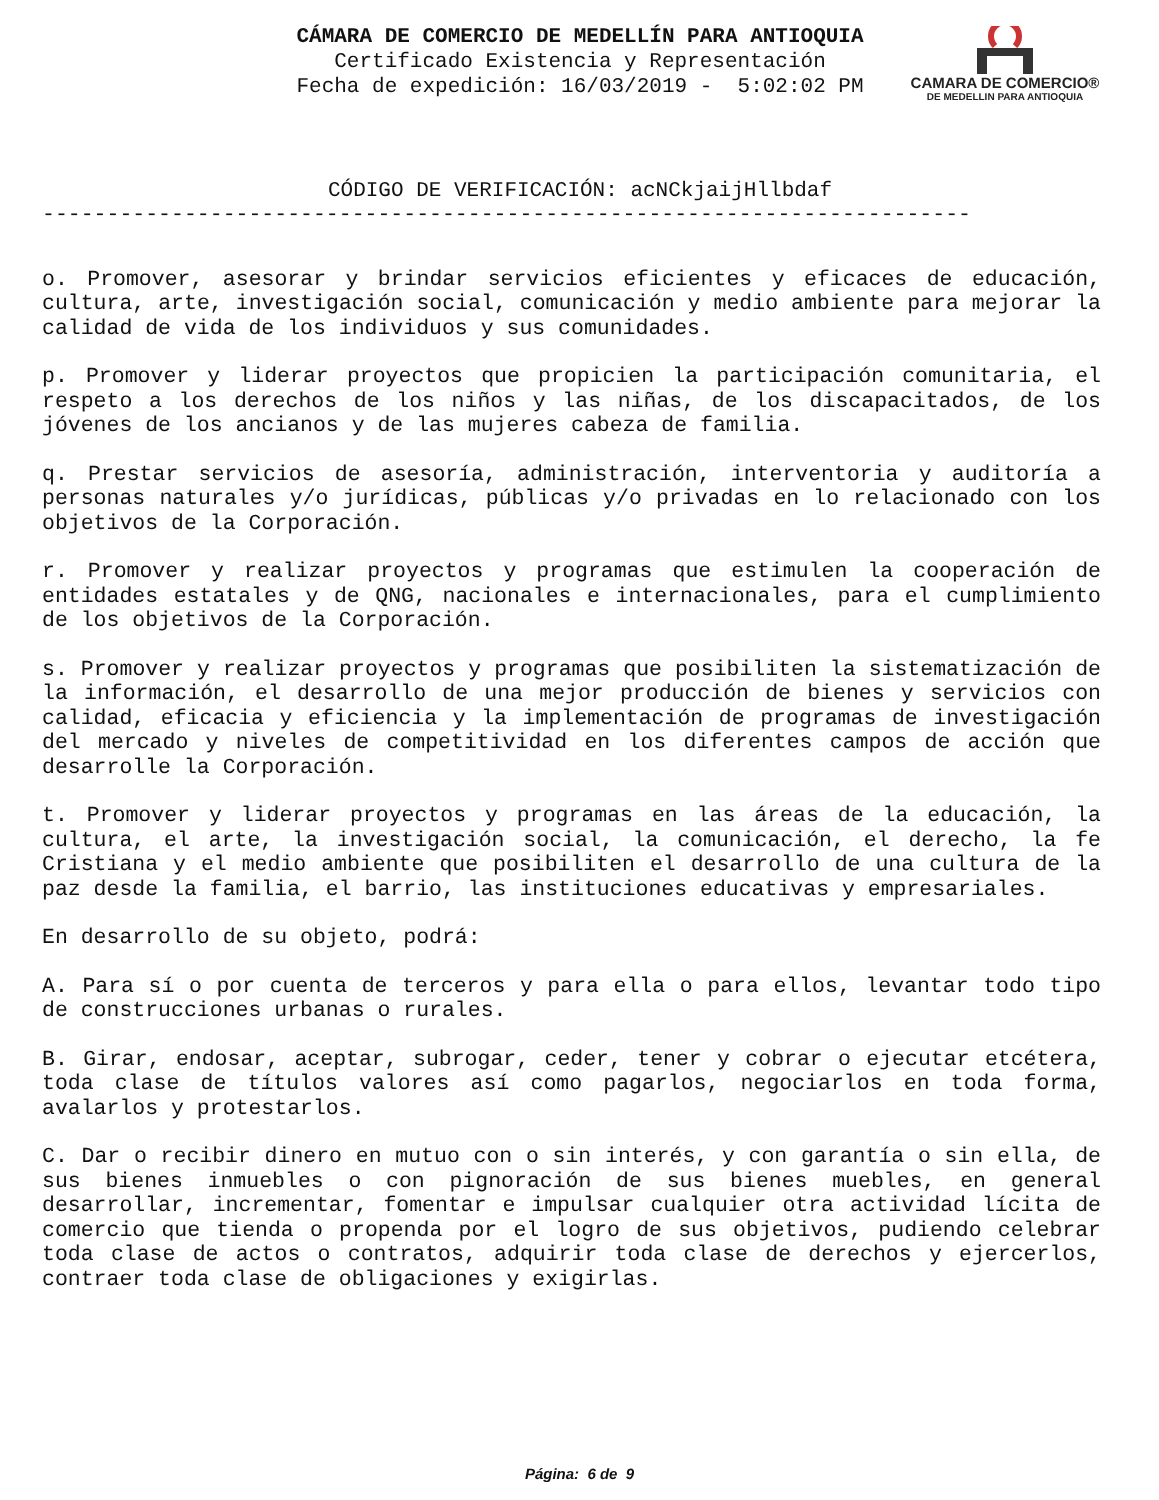CAMARA DE COMERCIO®
DE MEDELLIN PARA ANTIOQUIA
CÁMARA DE COMERCIO DE MEDELLÍN PARA ANTIOQUIA
Certificado Existencia y Representación
Fecha de expedición: 16/03/2019 - 5:02:02 PM
CÓDIGO DE VERIFICACIÓN: acNCkjaijHllbdaf
------------------------------------------------------------------------
o. Promover, asesorar y brindar servicios eficientes y eficaces de educación, cultura, arte, investigación social, comunicación y medio ambiente para mejorar la calidad de vida de los individuos y sus comunidades.
p. Promover y liderar proyectos que propicien la participación comunitaria, el respeto a los derechos de los niños y las niñas, de los discapacitados, de los jóvenes de los ancianos y de las mujeres cabeza de familia.
q. Prestar servicios de asesoría, administración, interventoria y auditoría a personas naturales y/o jurídicas, públicas y/o privadas en lo relacionado con los objetivos de la Corporación.
r. Promover y realizar proyectos y programas que estimulen la cooperación de entidades estatales y de QNG, nacionales e internacionales, para el cumplimiento de los objetivos de la Corporación.
s. Promover y realizar proyectos y programas que posibiliten la sistematización de la información, el desarrollo de una mejor producción de bienes y servicios con calidad, eficacia y eficiencia y la implementación de programas de investigación del mercado y niveles de competitividad en los diferentes campos de acción que desarrolle la Corporación.
t. Promover y liderar proyectos y programas en las áreas de la educación, la cultura, el arte, la investigación social, la comunicación, el derecho, la fe Cristiana y el medio ambiente que posibiliten el desarrollo de una cultura de la paz desde la familia, el barrio, las instituciones educativas y empresariales.
En desarrollo de su objeto, podrá:
A. Para sí o por cuenta de terceros y para ella o para ellos, levantar todo tipo de construcciones urbanas o rurales.
B. Girar, endosar, aceptar, subrogar, ceder, tener y cobrar o ejecutar etcétera, toda clase de títulos valores así como pagarlos, negociarlos en toda forma, avalarlos y protestarlos.
C. Dar o recibir dinero en mutuo con o sin interés, y con garantía o sin ella, de sus bienes inmuebles o con pignoración de sus bienes muebles, en general desarrollar, incrementar, fomentar e impulsar cualquier otra actividad lícita de comercio que tienda o propenda por el logro de sus objetivos, pudiendo celebrar toda clase de actos o contratos, adquirir toda clase de derechos y ejercerlos, contraer toda clase de obligaciones y exigirlas.
Página: 6 de 9